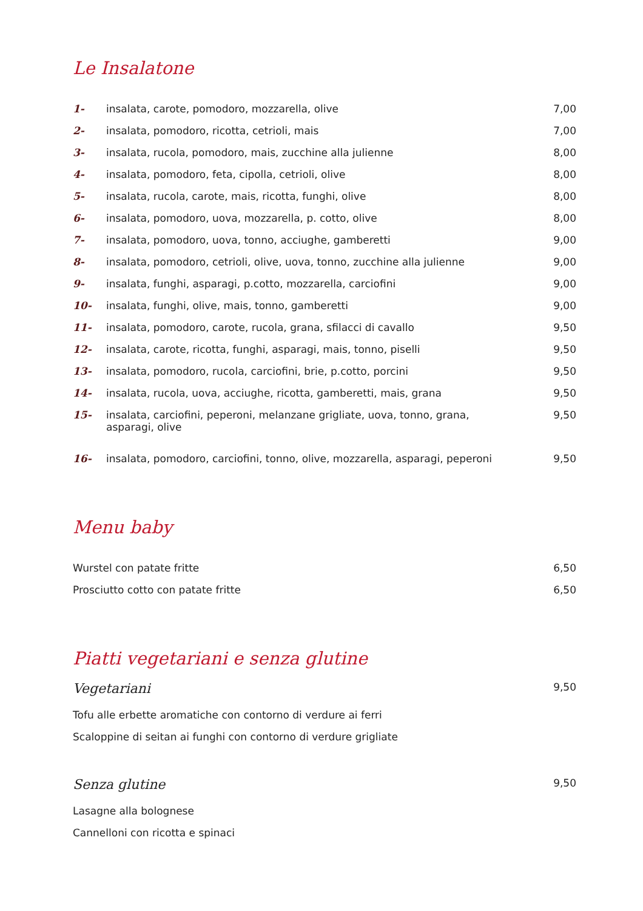Le Insalatone
| 1- | insalata, carote, pomodoro, mozzarella, olive | 7,00 |
| 2- | insalata, pomodoro, ricotta, cetrioli, mais | 7,00 |
| 3- | insalata, rucola, pomodoro, mais, zucchine alla julienne | 8,00 |
| 4- | insalata, pomodoro, feta, cipolla, cetrioli, olive | 8,00 |
| 5- | insalata, rucola, carote, mais, ricotta, funghi, olive | 8,00 |
| 6- | insalata, pomodoro, uova, mozzarella, p. cotto, olive | 8,00 |
| 7- | insalata, pomodoro, uova, tonno, acciughe, gamberetti | 9,00 |
| 8- | insalata, pomodoro, cetrioli, olive, uova, tonno, zucchine alla julienne | 9,00 |
| 9- | insalata, funghi, asparagi, p.cotto, mozzarella, carciofini | 9,00 |
| 10- | insalata, funghi, olive, mais, tonno, gamberetti | 9,00 |
| 11- | insalata, pomodoro, carote, rucola, grana, sfilacci di cavallo | 9,50 |
| 12- | insalata, carote, ricotta, funghi, asparagi, mais, tonno, piselli | 9,50 |
| 13- | insalata, pomodoro, rucola, carciofini, brie, p.cotto, porcini | 9,50 |
| 14- | insalata, rucola, uova, acciughe, ricotta, gamberetti, mais, grana | 9,50 |
| 15- | insalata, carciofini, peperoni, melanzane grigliate, uova, tonno, grana, asparagi, olive | 9,50 |
| 16- | insalata, pomodoro, carciofini, tonno, olive, mozzarella, asparagi, peperoni | 9,50 |
Menu baby
| Wurstel con patate fritte | 6,50 |
| Prosciutto cotto con patate fritte | 6,50 |
Piatti vegetariani e senza glutine
| Vegetariani | 9,50 |
| Tofu alle erbette aromatiche con contorno di verdure ai ferri | |
| Scaloppine di seitan ai funghi con contorno di verdure grigliate | |
| Senza glutine | 9,50 |
| Lasagne alla bolognese | |
| Cannelloni con ricotta e spinaci | |